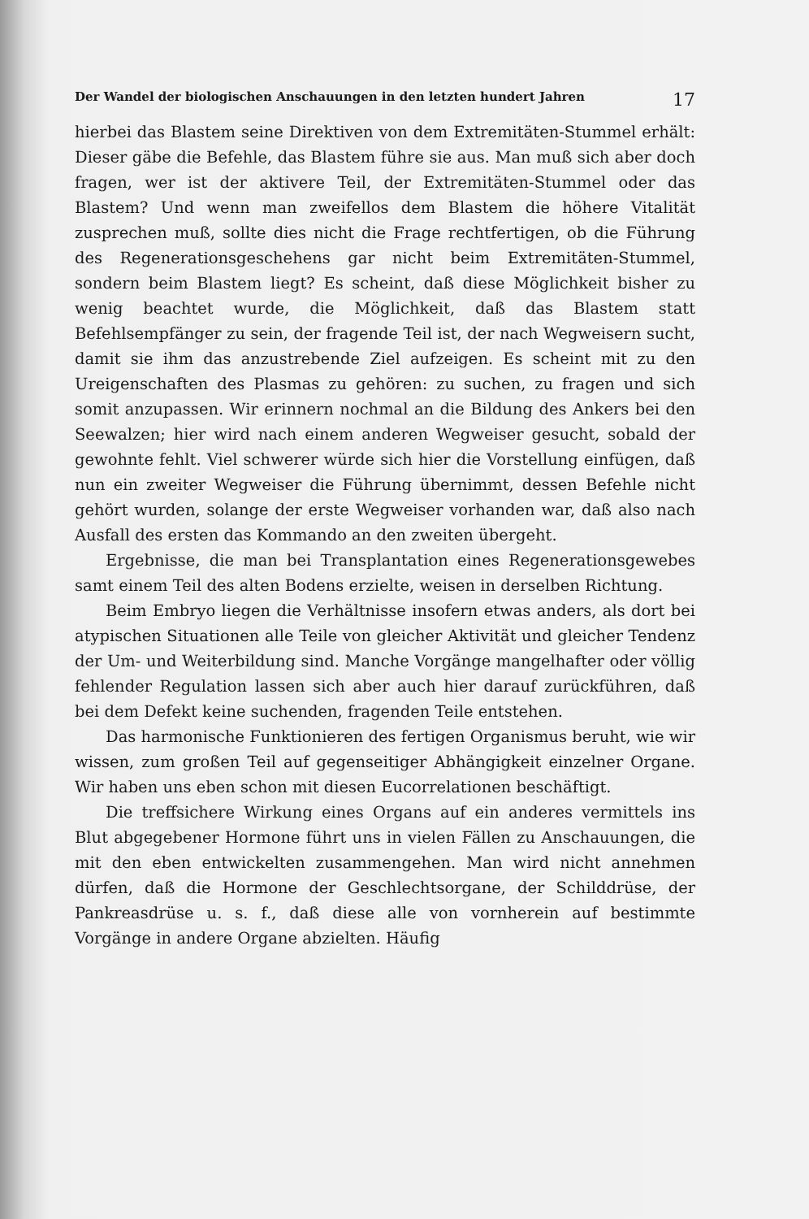Der Wandel der biologischen Anschauungen in den letzten hundert Jahren 17
hierbei das Blastem seine Direktiven von dem Extremitäten-Stummel erhält: Dieser gäbe die Befehle, das Blastem führe sie aus. Man muß sich aber doch fragen, wer ist der aktivere Teil, der Extremitäten-Stummel oder das Blastem? Und wenn man zweifellos dem Blastem die höhere Vitalität zusprechen muß, sollte dies nicht die Frage rechtfertigen, ob die Führung des Regenerationsgeschehens gar nicht beim Extremitäten-Stummel, sondern beim Blastem liegt? Es scheint, daß diese Möglichkeit bisher zu wenig beachtet wurde, die Möglichkeit, daß das Blastem statt Befehlsempfänger zu sein, der fragende Teil ist, der nach Wegweisern sucht, damit sie ihm das anzustrebende Ziel aufzeigen. Es scheint mit zu den Ureigenschaften des Plasmas zu gehören: zu suchen, zu fragen und sich somit anzupassen. Wir erinnern nochmal an die Bildung des Ankers bei den Seewalzen; hier wird nach einem anderen Wegweiser gesucht, sobald der gewohnte fehlt. Viel schwerer würde sich hier die Vorstellung einfügen, daß nun ein zweiter Wegweiser die Führung übernimmt, dessen Befehle nicht gehört wurden, solange der erste Wegweiser vorhanden war, daß also nach Ausfall des ersten das Kommando an den zweiten übergeht.
Ergebnisse, die man bei Transplantation eines Regenerationsgewebes samt einem Teil des alten Bodens erzielte, weisen in derselben Richtung.
Beim Embryo liegen die Verhältnisse insofern etwas anders, als dort bei atypischen Situationen alle Teile von gleicher Aktivität und gleicher Tendenz der Um- und Weiterbildung sind. Manche Vorgänge mangelhafter oder völlig fehlender Regulation lassen sich aber auch hier darauf zurückführen, daß bei dem Defekt keine suchenden, fragenden Teile entstehen.
Das harmonische Funktionieren des fertigen Organismus beruht, wie wir wissen, zum großen Teil auf gegenseitiger Abhängigkeit einzelner Organe. Wir haben uns eben schon mit diesen Eucorrelationen beschäftigt.
Die treffsichere Wirkung eines Organs auf ein anderes vermittels ins Blut abgegebener Hormone führt uns in vielen Fällen zu Anschauungen, die mit den eben entwickelten zusammengehen. Man wird nicht annehmen dürfen, daß die Hormone der Geschlechtsorgane, der Schilddrüse, der Pankreasdrüse u. s. f., daß diese alle von vornherein auf bestimmte Vorgänge in andere Organe abzielten. Häufig